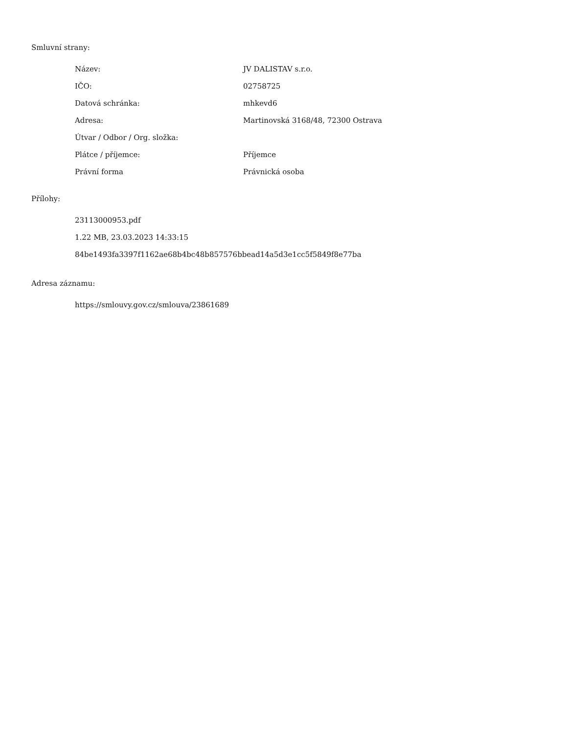Smluvní strany:
| Název: | JV DALISTAV s.r.o. |
| IČO: | 02758725 |
| Datová schránka: | mhkevd6 |
| Adresa: | Martinovská 3168/48, 72300 Ostrava |
| Útvar / Odbor / Org. složka: | |
| Plátce / příjemce: | Příjemce |
| Právní forma | Právnická osoba |
Přílohy:
23113000953.pdf
1.22 MB, 23.03.2023 14:33:15
84be1493fa3397f1162ae68b4bc48b857576bbead14a5d3e1cc5f5849f8e77ba
Adresa záznamu:
https://smlouvy.gov.cz/smlouva/23861689